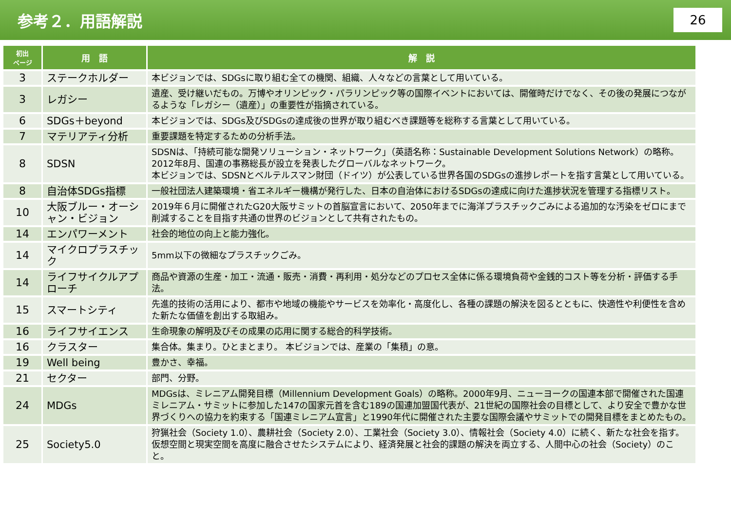参考２．用語解説
26
| 初出 ページ | 用 語 | 解 説 |
| --- | --- | --- |
| 3 | ステークホルダー | 本ビジョンでは、SDGsに取り組む全ての機関、組織、人々などの言葉として用いている。 |
| 3 | レガシー | 遺産、受け継いだもの。万博やオリンピック・パラリンピック等の国際イベントにおいては、開催時だけでなく、その後の発展につながるような「レガシー（遺産）」の重要性が指摘されている。 |
| 6 | SDGs＋beyond | 本ビジョンでは、SDGs及びSDGsの達成後の世界が取り組むべき課題等を総称する言葉として用いている。 |
| 7 | マテリアティ分析 | 重要課題を特定するための分析手法。 |
| 8 | SDSN | SDSNは、「持続可能な開発ソリューション・ネットワーク」（英語名称：Sustainable Development Solutions Network）の略称。 2012年8月、国連の事務総長が設立を発表したグローバルなネットワーク。 本ビジョンでは、SDSNとベルテルスマン財団（ドイツ）が公表している世界各国のSDGsの進捗レポートを指す言葉として用いている。 |
| 8 | 自治体SDGs指標 | 一般社団法人建築環境・省エネルギー機構が発行した、日本の自治体におけるSDGsの達成に向けた進捗状況を管理する指標リスト。 |
| 10 | 大阪ブルー・オーシャン・ビジョン | 2019年６月に開催されたG20大阪サミットの首脳宣言において、2050年までに海洋プラスチックごみによる追加的な汚染をゼロにまで削減することを目指す共通の世界のビジョンとして共有されたもの。 |
| 14 | エンパワーメント | 社会的地位の向上と能力強化。 |
| 14 | マイクロプラスチック | 5mm以下の微細なプラスチックごみ。 |
| 14 | ライフサイクルアプローチ | 商品や資源の生産・加工・流通・販売・消費・再利用・処分などのプロセス全体に係る環境負荷や金銭的コスト等を分析・評価する手法。 |
| 15 | スマートシティ | 先進的技術の活用により、都市や地域の機能やサービスを効率化・高度化し、各種の課題の解決を図るとともに、快適性や利便性を含めた新たな価値を創出する取組み。 |
| 16 | ライフサイエンス | 生命現象の解明及びその成果の応用に関する総合的科学技術。 |
| 16 | クラスター | 集合体。集まり。ひとまとまり。 本ビジョンでは、産業の「集積」の意。 |
| 19 | Well being | 豊かさ、幸福。 |
| 21 | セクター | 部門、分野。 |
| 24 | MDGs | MDGsは、ミレニアム開発目標（Millennium Development Goals）の略称。2000年9月、ニューヨークの国連本部で開催された国連ミレニアム・サミットに参加した147の国家元首を含む189の国連加盟国代表が、21世紀の国際社会の目標として、より安全で豊かな世界づくりへの協力を約束する「国連ミレニアム宣言」と1990年代に開催された主要な国際会議やサミットでの開発目標をまとめたもの。 |
| 25 | Society5.0 | 狩猟社会（Society 1.0）、農耕社会（Society 2.0）、工業社会（Society 3.0）、情報社会（Society 4.0）に続く、新たな社会を指す。仮想空間と現実空間を高度に融合させたシステムにより、経済発展と社会的課題の解決を両立する、人間中心の社会（Society）のこと。 |